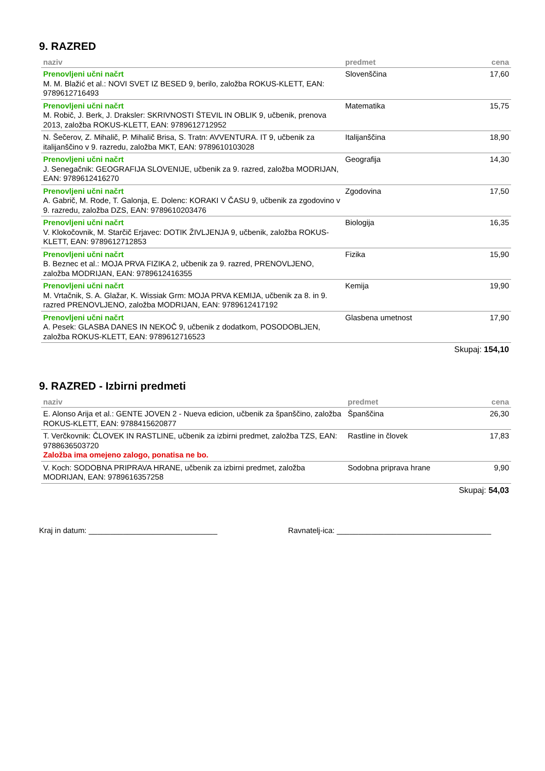9. RAZRED
| naziv | predmet | cena |
| --- | --- | --- |
| Prenovljeni učni načrt M. M. Blažić et al.: NOVI SVET IZ BESED 9, berilo, založba ROKUS-KLETT, EAN: 9789612716493 | Slovenščina | 17,60 |
| Prenovljeni učni načrt M. Robič, J. Berk, J. Draksler: SKRIVNOSTI ŠTEVIL IN OBLIK 9, učbenik, prenova 2013, založba ROKUS-KLETT, EAN: 9789612712952 | Matematika | 15,75 |
| N. Šečerov, Z. Mihalič, P. Mihalič Brisa, S. Tratn: AVVENTURA. IT 9, učbenik za italijanščino v 9. razredu, založba MKT, EAN: 9789610103028 | Italijanščina | 18,90 |
| Prenovljeni učni načrt J. Senegačnik: GEOGRAFIJA SLOVENIJE, učbenik za 9. razred, založba MODRIJAN, EAN: 9789612416270 | Geografija | 14,30 |
| Prenovljeni učni načrt A. Gabrič, M. Rode, T. Galonja, E. Dolenc: KORAKI V ČASU 9, učbenik za zgodovino v 9. razredu, založba DZS, EAN: 9789610203476 | Zgodovina | 17,50 |
| Prenovljeni učni načrt V. Klokočovnik, M. Starčič Erjavec: DOTIK ŽIVLJENJA 9, učbenik, založba ROKUS-KLETT, EAN: 9789612712853 | Biologija | 16,35 |
| Prenovljeni učni načrt B. Beznec et al.: MOJA PRVA FIZIKA 2, učbenik za 9. razred, PRENOVLJENO, založba MODRIJAN, EAN: 9789612416355 | Fizika | 15,90 |
| Prenovljeni učni načrt M. Vrtačnik, S. A. Glažar, K. Wissiak Grm: MOJA PRVA KEMIJA, učbenik za 8. in 9. razred PRENOVLJENO, založba MODRIJAN, EAN: 9789612417192 | Kemija | 19,90 |
| Prenovljeni učni načrt A. Pesek: GLASBA DANES IN NEKOČ 9, učbenik z dodatkom, POSODOBLJEN, založba ROKUS-KLETT, EAN: 9789612716523 | Glasbena umetnost | 17,90 |
Skupaj: 154,10
9. RAZRED - Izbirni predmeti
| naziv | predmet | cena |
| --- | --- | --- |
| E. Alonso Arija et al.: GENTE JOVEN 2 - Nueva edicion, učbenik za španščino, založba ROKUS-KLETT, EAN: 9788415620877 | Španščina | 26,30 |
| T. Verčkovnik: ČLOVEK IN RASTLINE, učbenik za izbirni predmet, založba TZS, EAN: 9788636503720 Založba ima omejeno zalogo, ponatisa ne bo. | Rastline in človek | 17,83 |
| V. Koch: SODOBNA PRIPRAVA HRANE, učbenik za izbirni predmet, založba MODRIJAN, EAN: 9789616357258 | Sodobna priprava hrane | 9,90 |
Skupaj: 54,03
Kraj in datum: ______________________________ Ravnatelj-ica: ____________________________________